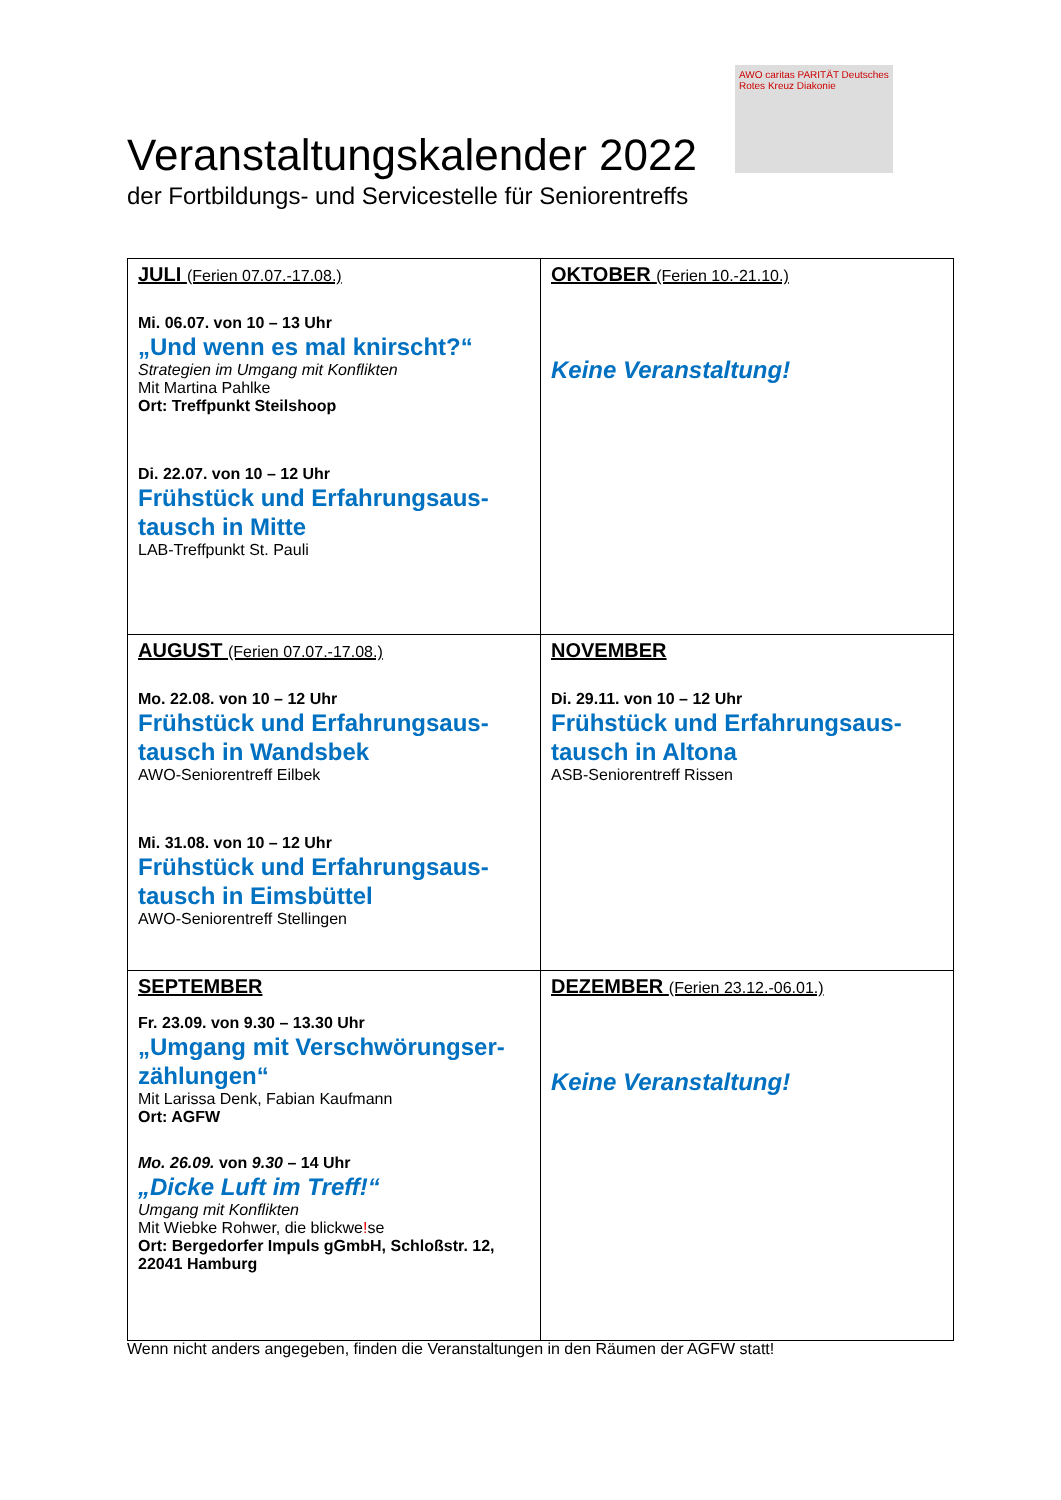AWO caritas PARITÄT Deutsches Rotes Kreuz Diakonie
Veranstaltungskalender 2022
der Fortbildungs- und Servicestelle für Seniorentreffs
| JULI (Ferien 07.07.-17.08.) Mi. 06.07. von 10 – 13 Uhr „Und wenn es mal knirscht?“ Strategien im Umgang mit Konflikten Mit Martina Pahlke Ort: Treffpunkt Steilshoop Di. 22.07. von 10 – 12 Uhr Frühstück und Erfahrungsaus- tausch in Mitte LAB-Treffpunkt St. Pauli | OKTOBER (Ferien 10.-21.10.) Keine Veranstaltung! |
| AUGUST (Ferien 07.07.-17.08.) Mo. 22.08. von 10 – 12 Uhr Frühstück und Erfahrungsaus- tausch in Wandsbek AWO-Seniorentreff Eilbek Mi. 31.08. von 10 – 12 Uhr Frühstück und Erfahrungsaus- tausch in Eimsbüttel AWO-Seniorentreff Stellingen | NOVEMBER Di. 29.11. von 10 – 12 Uhr Frühstück und Erfahrungsaus- tausch in Altona ASB-Seniorentreff Rissen |
| SEPTEMBER Fr. 23.09. von 9.30 – 13.30 Uhr „Umgang mit Verschwörungser- zählungen“ Mit Larissa Denk, Fabian Kaufmann Ort: AGFW Mo. 26.09. von 9.30 – 14 Uhr „Dicke Luft im Treff!“ Umgang mit Konflikten Mit Wiebke Rohwer, die blickwe ! se Ort: Bergedorfer Impuls gGmbH, Schloßstr. 12, 22041 Hamburg | DEZEMBER (Ferien 23.12.-06.01.) Keine Veranstaltung! |
Wenn nicht anders angegeben, finden die Veranstaltungen in den Räumen der AGFW statt!